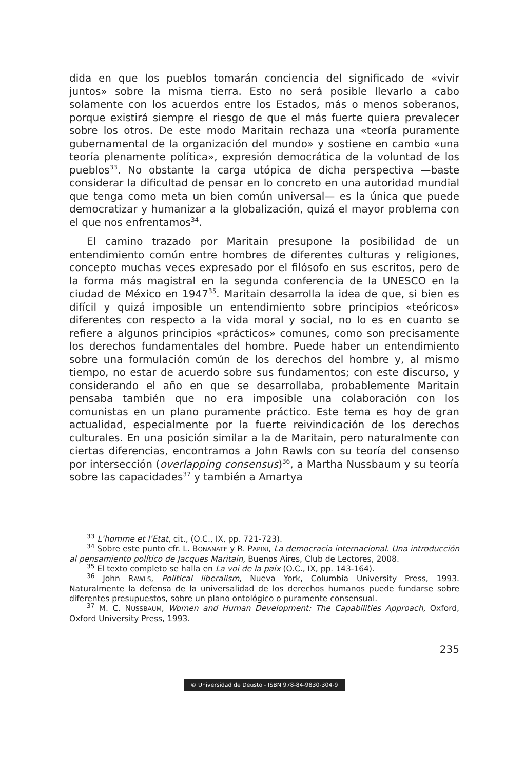dida en que los pueblos tomarán conciencia del significado de «vivir juntos» sobre la misma tierra. Esto no será posible llevarlo a cabo solamente con los acuerdos entre los Estados, más o menos soberanos, porque existirá siempre el riesgo de que el más fuerte quiera prevalecer sobre los otros. De este modo Maritain rechaza una «teoría puramente gubernamental de la organización del mundo» y sostiene en cambio «una teoría plenamente política», expresión democrática de la voluntad de los pueblos<sup>33</sup>. No obstante la carga utópica de dicha perspectiva —baste considerar la dificultad de pensar en lo concreto en una autoridad mundial que tenga como meta un bien común universal— es la única que puede democratizar y humanizar a la globalización, quizá el mayor problema con el que nos enfrentamos<sup>34</sup>.
El camino trazado por Maritain presupone la posibilidad de un entendimiento común entre hombres de diferentes culturas y religiones, concepto muchas veces expresado por el filósofo en sus escritos, pero de la forma más magistral en la segunda conferencia de la UNESCO en la ciudad de México en 1947<sup>35</sup>. Maritain desarrolla la idea de que, si bien es difícil y quizá imposible un entendimiento sobre principios «teóricos» diferentes con respecto a la vida moral y social, no lo es en cuanto se refiere a algunos principios «prácticos» comunes, como son precisamente los derechos fundamentales del hombre. Puede haber un entendimiento sobre una formulación común de los derechos del hombre y, al mismo tiempo, no estar de acuerdo sobre sus fundamentos; con este discurso, y considerando el año en que se desarrollaba, probablemente Maritain pensaba también que no era imposible una colaboración con los comunistas en un plano puramente práctico. Este tema es hoy de gran actualidad, especialmente por la fuerte reivindicación de los derechos culturales. En una posición similar a la de Maritain, pero naturalmente con ciertas diferencias, encontramos a John Rawls con su teoría del consenso por intersección (overlapping consensus)<sup>36</sup>, a Martha Nussbaum y su teoría sobre las capacidades<sup>37</sup> y también a Amartya
<sup>33</sup> L’homme et l’Etat, cit., (O.C., IX, pp. 721-723).
<sup>34</sup> Sobre este punto cfr. L. BONANATE y R. PAPINI, La democracia internacional. Una introducción al pensamiento político de Jacques Maritain, Buenos Aires, Club de Lectores, 2008.
<sup>35</sup> El texto completo se halla en La voi de la paix (O.C., IX, pp. 143-164).
<sup>36</sup> John RAWLS, Political liberalism, Nueva York, Columbia University Press, 1993. Naturalmente la defensa de la universalidad de los derechos humanos puede fundarse sobre diferentes presupuestos, sobre un plano ontológico o puramente consensual.
<sup>37</sup> M. C. NUSSBAUM, Women and Human Development: The Capabilities Approach, Oxford, Oxford University Press, 1993.
235
© Universidad de Deusto - ISBN 978-84-9830-304-9